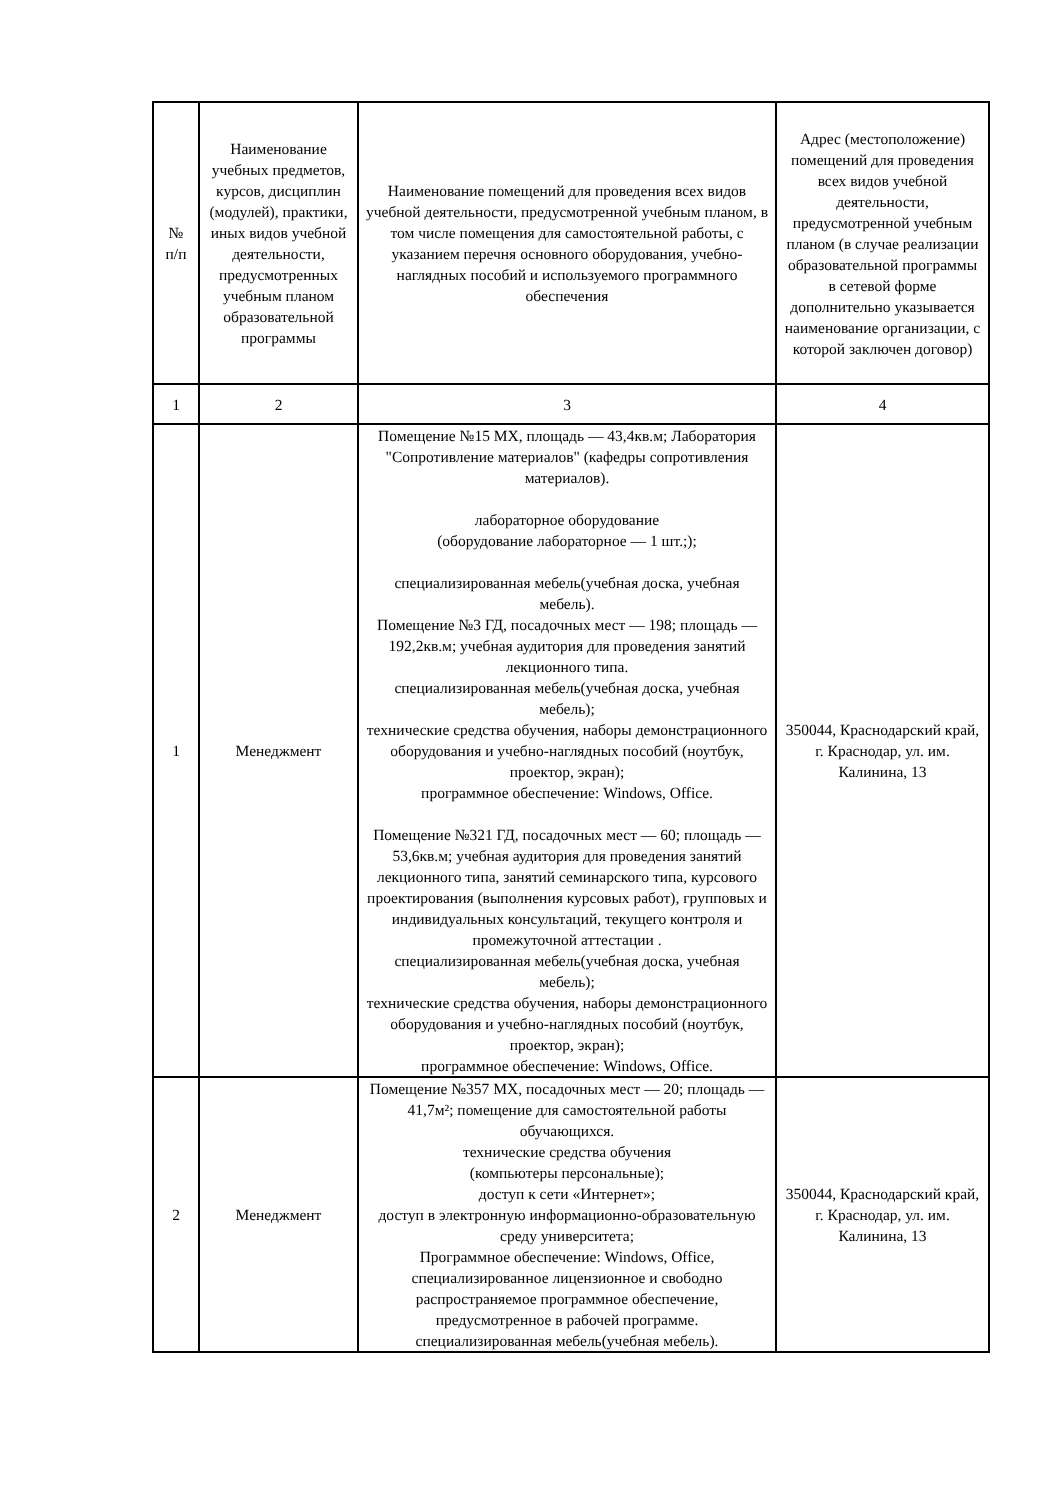| № п/п | Наименование учебных предметов, курсов, дисциплин (модулей), практики, иных видов учебной деятельности, предусмотренных учебным планом образовательной программы | Наименование помещений для проведения всех видов учебной деятельности, предусмотренной учебным планом, в том числе помещения для самостоятельной работы, с указанием перечня основного оборудования, учебно-наглядных пособий и используемого программного обеспечения | Адрес (местоположение) помещений для проведения всех видов учебной деятельности, предусмотренной учебным планом (в случае реализации образовательной программы в сетевой форме дополнительно указывается наименование организации, с которой заключен договор) |
| --- | --- | --- | --- |
| 1 | 2 | 3 | 4 |
| 1 | Менеджмент | Помещение №15 МХ, площадь — 43,4кв.м; Лаборатория "Сопротивление материалов" (кафедры сопротивления материалов). лабораторное оборудование (оборудование лабораторное — 1 шт.;); специализированная мебель(учебная доска, учебная мебель). Помещение №3 ГД, посадочных мест — 198; площадь — 192,2кв.м; учебная аудитория для проведения занятий лекционного типа. специализированная мебель(учебная доска, учебная мебель); технические средства обучения, наборы демонстрационного оборудования и учебно-наглядных пособий (ноутбук, проектор, экран); программное обеспечение: Windows, Office. Помещение №321 ГД, посадочных мест — 60; площадь — 53,6кв.м; учебная аудитория для проведения занятий лекционного типа, занятий семинарского типа, курсового проектирования (выполнения курсовых работ), групповых и индивидуальных консультаций, текущего контроля и промежуточной аттестации . специализированная мебель(учебная доска, учебная мебель); технические средства обучения, наборы демонстрационного оборудования и учебно-наглядных пособий (ноутбук, проектор, экран); программное обеспечение: Windows, Office. | 350044, Краснодарский край, г. Краснодар, ул. им. Калинина, 13 |
| 2 | Менеджмент | Помещение №357 МХ, посадочных мест — 20; площадь — 41,7м²; помещение для самостоятельной работы обучающихся. технические средства обучения (компьютеры персональные); доступ к сети «Интернет»; доступ в электронную информационно-образовательную среду университета; Программное обеспечение: Windows, Office, специализированное лицензионное и свободно распространяемое программное обеспечение, предусмотренное в рабочей программе. специализированная мебель(учебная мебель). | 350044, Краснодарский край, г. Краснодар, ул. им. Калинина, 13 |